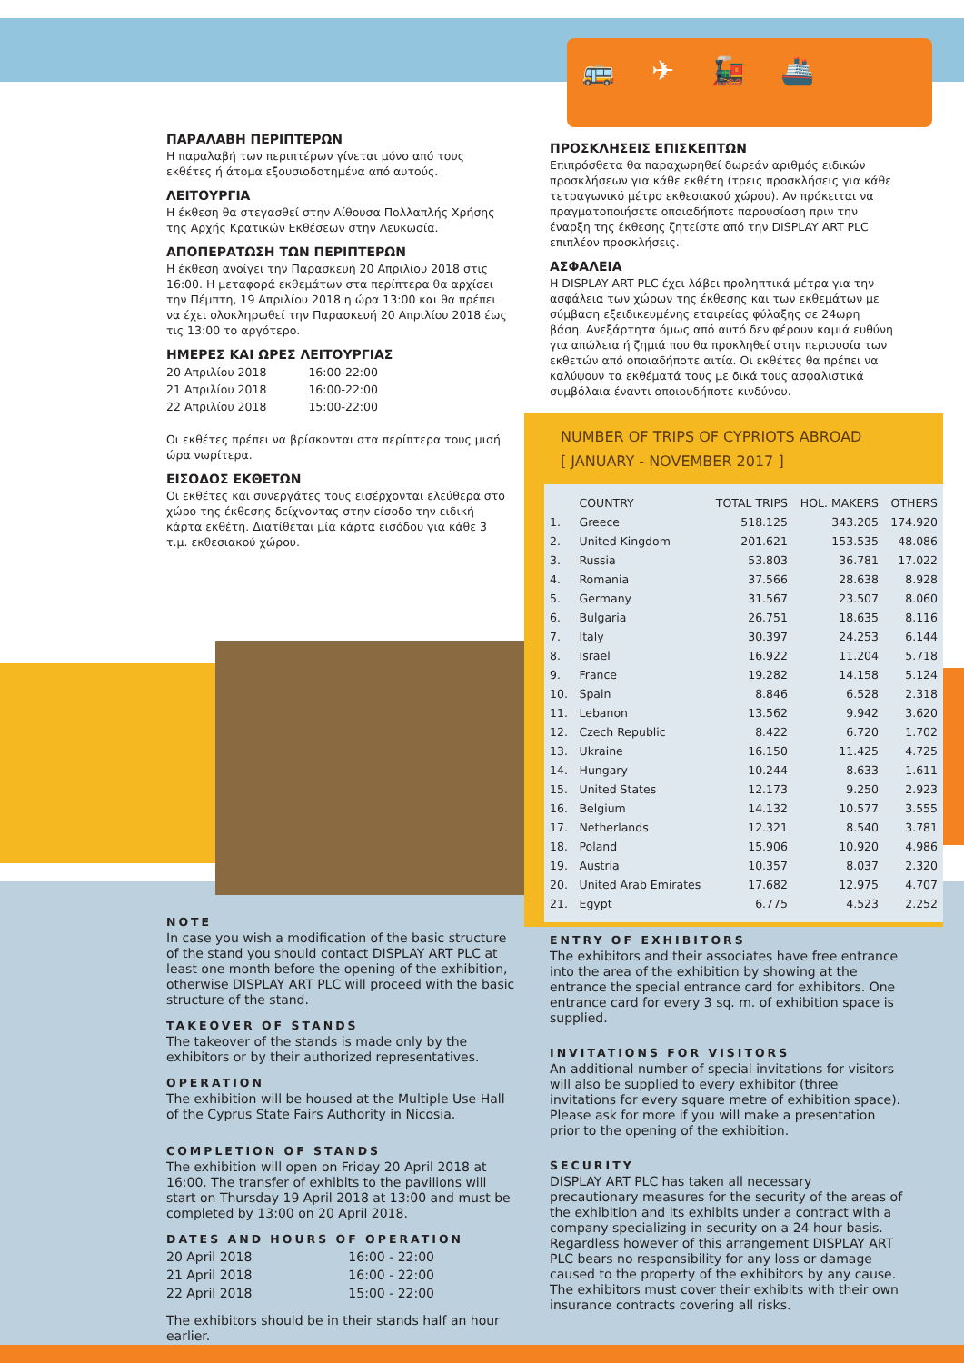🚌✈🚂🚢
ΠΑΡΑΛΑΒΗ ΠΕΡΙΠΤΕΡΩΝ
Η παραλαβή των περιπτέρων γίνεται μόνο από τους εκθέτες ή άτομα εξουσιοδοτημένα από αυτούς.
ΛΕΙΤΟΥΡΓΙΑ
Η έκθεση θα στεγασθεί στην Αίθουσα Πολλαπλής Χρήσης της Αρχής Κρατικών Εκθέσεων στην Λευκωσία.
ΑΠΟΠΕΡΑΤΩΣΗ ΤΩΝ ΠΕΡΙΠΤΕΡΩΝ
Η έκθεση ανοίγει την Παρασκευή 20 Απριλίου 2018 στις 16:00. Η μεταφορά εκθεμάτων στα περίπτερα θα αρχίσει την Πέμπτη, 19 Απριλίου 2018 η ώρα 13:00 και θα πρέπει να έχει ολοκληρωθεί την Παρασκευή 20 Απριλίου 2018 έως τις 13:00 το αργότερο.
ΗΜΕΡΕΣ ΚΑΙ ΩΡΕΣ ΛΕΙΤΟΥΡΓΙΑΣ
| 20 Απριλίου 2018 | 16:00-22:00 |
| 21 Απριλίου 2018 | 16:00-22:00 |
| 22 Απριλίου 2018 | 15:00-22:00 |
Οι εκθέτες πρέπει να βρίσκονται στα περίπτερα τους μισή ώρα νωρίτερα.
ΕΙΣΟΔΟΣ ΕΚΘΕΤΩΝ
Οι εκθέτες και συνεργάτες τους εισέρχονται ελεύθερα στο χώρο της έκθεσης δείχνοντας στην είσοδο την ειδική κάρτα εκθέτη. Διατίθεται μία κάρτα εισόδου για κάθε 3 τ.μ. εκθεσιακού χώρου.
ΠΡΟΣΚΛΗΣΕΙΣ ΕΠΙΣΚΕΠΤΩΝ
Επιπρόσθετα θα παραχωρηθεί δωρεάν αριθμός ειδικών προσκλήσεων για κάθε εκθέτη (τρεις προσκλήσεις για κάθε τετραγωνικό μέτρο εκθεσιακού χώρου). Αν πρόκειται να πραγματοποιήσετε οποιαδήποτε παρουσίαση πριν την έναρξη της έκθεσης ζητείστε από την DISPLAY ART PLC επιπλέον προσκλήσεις.
ΑΣΦΑΛΕΙΑ
Η DISPLAY ART PLC έχει λάβει προληπτικά μέτρα για την ασφάλεια των χώρων της έκθεσης και των εκθεμάτων με σύμβαση εξειδικευμένης εταιρείας φύλαξης σε 24ωρη βάση. Ανεξάρτητα όμως από αυτό δεν φέρουν καμιά ευθύνη για απώλεια ή ζημιά που θα προκληθεί στην περιουσία των εκθετών από οποιαδήποτε αιτία. Οι εκθέτες θα πρέπει να καλύψουν τα εκθέματά τους με δικά τους ασφαλιστικά συμβόλαια έναντι οποιουδήποτε κινδύνου.
NUMBER OF TRIPS OF CYPRIOTS ABROAD
[ JANUARY - NOVEMBER 2017 ]
| | COUNTRY | TOTAL TRIPS | HOL. MAKERS | OTHERS |
| --- | --- | --- | --- | --- |
| 1. | Greece | 518.125 | 343.205 | 174.920 |
| 2. | United Kingdom | 201.621 | 153.535 | 48.086 |
| 3. | Russia | 53.803 | 36.781 | 17.022 |
| 4. | Romania | 37.566 | 28.638 | 8.928 |
| 5. | Germany | 31.567 | 23.507 | 8.060 |
| 6. | Bulgaria | 26.751 | 18.635 | 8.116 |
| 7. | Italy | 30.397 | 24.253 | 6.144 |
| 8. | Israel | 16.922 | 11.204 | 5.718 |
| 9. | France | 19.282 | 14.158 | 5.124 |
| 10. | Spain | 8.846 | 6.528 | 2.318 |
| 11. | Lebanon | 13.562 | 9.942 | 3.620 |
| 12. | Czech Republic | 8.422 | 6.720 | 1.702 |
| 13. | Ukraine | 16.150 | 11.425 | 4.725 |
| 14. | Hungary | 10.244 | 8.633 | 1.611 |
| 15. | United States | 12.173 | 9.250 | 2.923 |
| 16. | Belgium | 14.132 | 10.577 | 3.555 |
| 17. | Netherlands | 12.321 | 8.540 | 3.781 |
| 18. | Poland | 15.906 | 10.920 | 4.986 |
| 19. | Austria | 10.357 | 8.037 | 2.320 |
| 20. | United Arab Emirates | 17.682 | 12.975 | 4.707 |
| 21. | Egypt | 6.775 | 4.523 | 2.252 |
NOTE
In case you wish a modification of the basic structure of the stand you should contact DISPLAY ART PLC at least one month before the opening of the exhibition, otherwise DISPLAY ART PLC will proceed with the basic structure of the stand.
TAKEOVER OF STANDS
The takeover of the stands is made only by the exhibitors or by their authorized representatives.
OPERATION
The exhibition will be housed at the Multiple Use Hall of the Cyprus State Fairs Authority in Nicosia.
COMPLETION OF STANDS
The exhibition will open on Friday 20 April 2018 at 16:00. The transfer of exhibits to the pavilions will start on Thursday 19 April 2018 at 13:00 and must be completed by 13:00 on 20 April 2018.
DATES AND HOURS OF OPERATION
| 20 April 2018 | 16:00 - 22:00 |
| 21 April 2018 | 16:00 - 22:00 |
| 22 April 2018 | 15:00 - 22:00 |
The exhibitors should be in their stands half an hour earlier.
ENTRY OF EXHIBITORS
The exhibitors and their associates have free entrance into the area of the exhibition by showing at the entrance the special entrance card for exhibitors. One entrance card for every 3 sq. m. of exhibition space is supplied.
INVITATIONS FOR VISITORS
An additional number of special invitations for visitors will also be supplied to every exhibitor (three invitations for every square metre of exhibition space). Please ask for more if you will make a presentation prior to the opening of the exhibition.
SECURITY
DISPLAY ART PLC has taken all necessary precautionary measures for the security of the areas of the exhibition and its exhibits under a contract with a company specializing in security on a 24 hour basis. Regardless however of this arrangement DISPLAY ART PLC bears no responsibility for any loss or damage caused to the property of the exhibitors by any cause. The exhibitors must cover their exhibits with their own insurance contracts covering all risks.